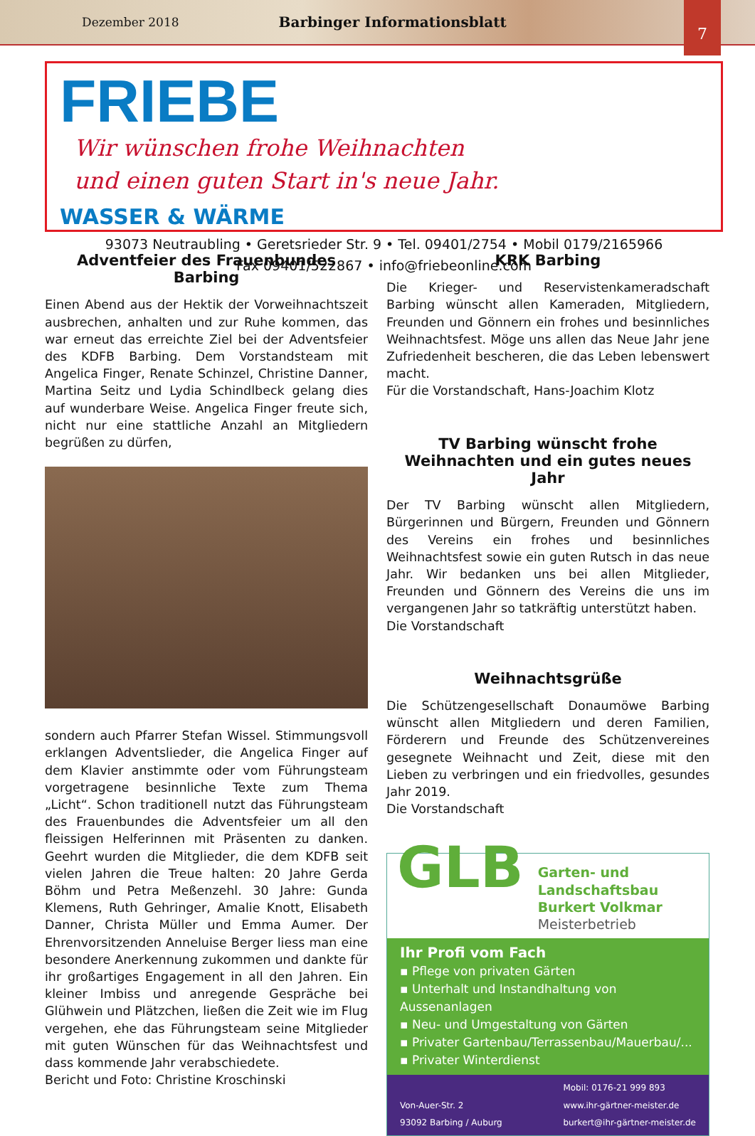Dezember 2018 Barbinger Informationsblatt
7
FRIEBE Wir wünschen frohe Weihnachten
und einen guten Start in's neue Jahr.
WASSER & WÄRME
93073 Neutraubling • Geretsrieder Str. 9 • Tel. 09401/2754 • Mobil 0179/2165966
Fax 09401/522867 • info@friebeonline.com
Adventfeier des Frauenbundes Barbing
Einen Abend aus der Hektik der Vorweihnachtszeit ausbrechen, anhalten und zur Ruhe kommen, das war erneut das erreichte Ziel bei der Adventsfeier des KDFB Barbing. Dem Vorstandsteam mit Angelica Finger, Renate Schinzel, Christine Danner, Martina Seitz und Lydia Schindlbeck gelang dies auf wunderbare Weise. Angelica Finger freute sich, nicht nur eine stattliche Anzahl an Mitgliedern begrüßen zu dürfen,
sondern auch Pfarrer Stefan Wissel. Stimmungsvoll erklangen Adventslieder, die Angelica Finger auf dem Klavier anstimmte oder vom Führungsteam vorgetragene besinnliche Texte zum Thema „Licht“. Schon traditionell nutzt das Führungsteam des Frauenbundes die Adventsfeier um all den fleissigen Helferinnen mit Präsenten zu danken. Geehrt wurden die Mitglieder, die dem KDFB seit vielen Jahren die Treue halten: 20 Jahre Gerda Böhm und Petra Meßenzehl. 30 Jahre: Gunda Klemens, Ruth Gehringer, Amalie Knott, Elisabeth Danner, Christa Müller und Emma Aumer. Der Ehrenvorsitzenden Anneluise Berger liess man eine besondere Anerkennung zukommen und dankte für ihr großartiges Engagement in all den Jahren. Ein kleiner Imbiss und anregende Gespräche bei Glühwein und Plätzchen, ließen die Zeit wie im Flug vergehen, ehe das Führungsteam seine Mitglieder mit guten Wünschen für das Weihnachtsfest und dass kommende Jahr verabschiedete.
Bericht und Foto: Christine Kroschinski
KRK Barbing
Die Krieger- und Reservistenkameradschaft Barbing wünscht allen Kameraden, Mitgliedern, Freunden und Gönnern ein frohes und besinnliches Weihnachtsfest. Möge uns allen das Neue Jahr jene Zufriedenheit bescheren, die das Leben lebenswert macht.
Für die Vorstandschaft, Hans-Joachim Klotz
TV Barbing wünscht frohe Weihnachten und ein gutes neues Jahr
Der TV Barbing wünscht allen Mitgliedern, Bürgerinnen und Bürgern, Freunden und Gönnern des Vereins ein frohes und besinnliches Weihnachtsfest sowie ein guten Rutsch in das neue Jahr. Wir bedanken uns bei allen Mitglieder, Freunden und Gönnern des Vereins die uns im vergangenen Jahr so tatkräftig unterstützt haben.
Die Vorstandschaft
Weihnachtsgrüße
Die Schützengesellschaft Donaumöwe Barbing wünscht allen Mitgliedern und deren Familien, Förderern und Freunde des Schützenvereines gesegnete Weihnacht und Zeit, diese mit den Lieben zu verbringen und ein friedvolles, gesundes Jahr 2019.
Die Vorstandschaft
GLB
Garten- und Landschaftsbau
Burkert Volkmar
Meisterbetrieb
Ihr Profi vom Fach
▪ Pflege von privaten Gärten
▪ Unterhalt und Instandhaltung von Aussenanlagen
▪ Neu- und Umgestaltung von Gärten
▪ Privater Gartenbau/Terrassenbau/Mauerbau/...
▪ Privater Winterdienst
Von-Auer-Str. 2
93092 Barbing / Auburg Mobil: 0176-21 999 893
www.ihr-gärtner-meister.de
burkert@ihr-gärtner-meister.de